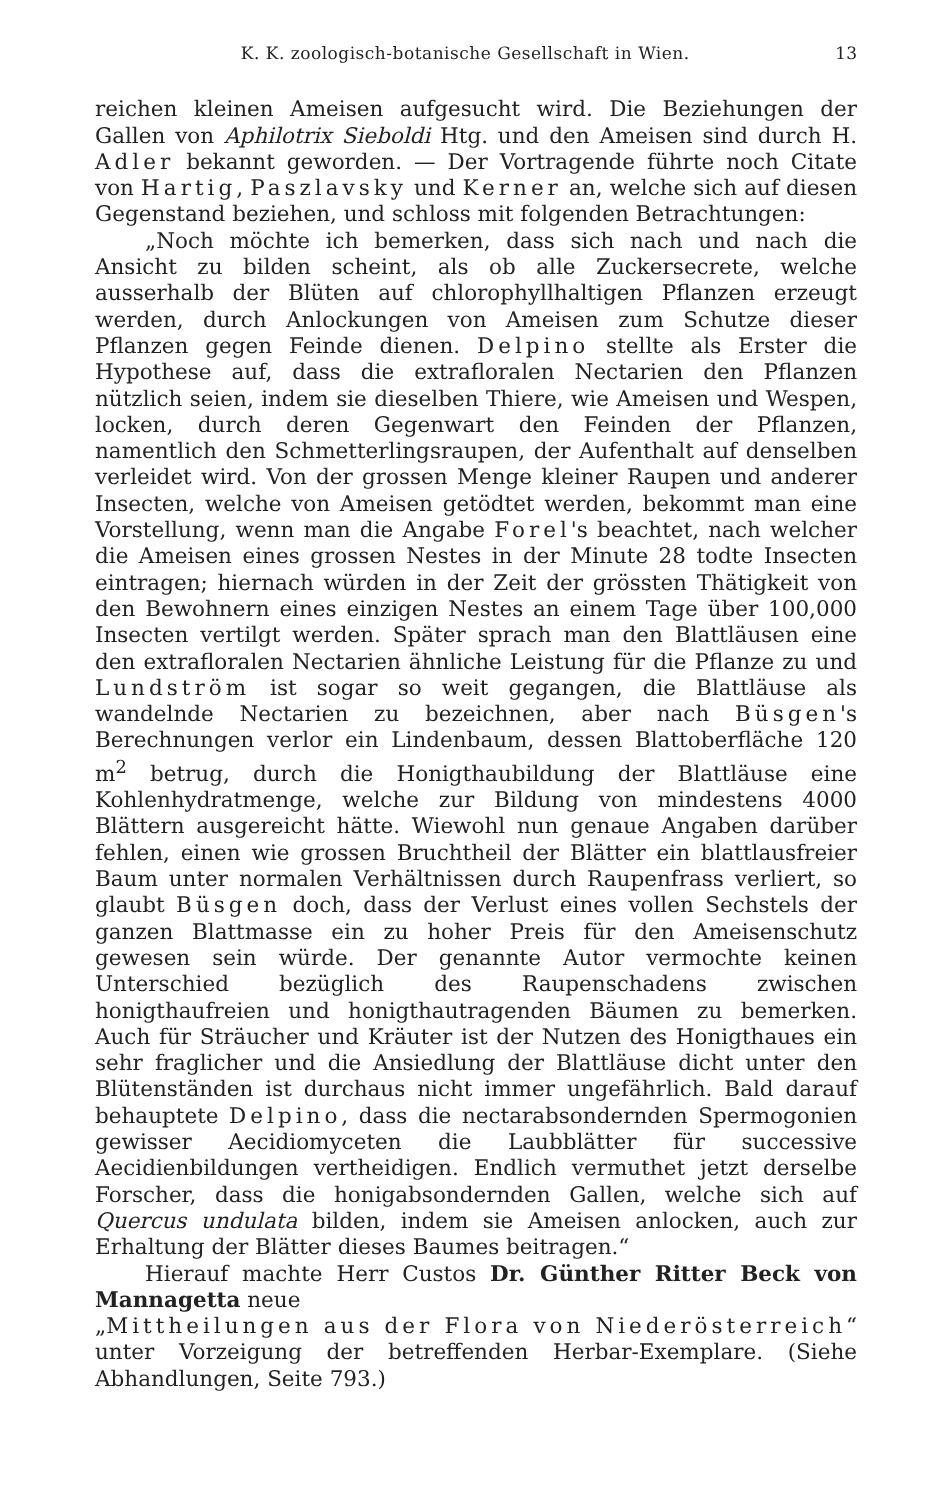K. K. zoologisch-botanische Gesellschaft in Wien. 13
reichen kleinen Ameisen aufgesucht wird. Die Beziehungen der Gallen von Aphilotrix Sieboldi Htg. und den Ameisen sind durch H. Adler bekannt geworden. — Der Vortragende führte noch Citate von Hartig, Paszlavsky und Kerner an, welche sich auf diesen Gegenstand beziehen, und schloss mit folgenden Betrachtungen:
„Noch möchte ich bemerken, dass sich nach und nach die Ansicht zu bilden scheint, als ob alle Zuckersecrete, welche ausserhalb der Blüten auf chlorophyllhaltigen Pflanzen erzeugt werden, durch Anlockungen von Ameisen zum Schutze dieser Pflanzen gegen Feinde dienen. Delpino stellte als Erster die Hypothese auf, dass die extrafloralen Nectarien den Pflanzen nützlich seien, indem sie dieselben Thiere, wie Ameisen und Wespen, locken, durch deren Gegenwart den Feinden der Pflanzen, namentlich den Schmetterlingsraupen, der Aufenthalt auf denselben verleidet wird. Von der grossen Menge kleiner Raupen und anderer Insecten, welche von Ameisen getödtet werden, bekommt man eine Vorstellung, wenn man die Angabe Forel's beachtet, nach welcher die Ameisen eines grossen Nestes in der Minute 28 todte Insecten eintragen; hiernach würden in der Zeit der grössten Thätigkeit von den Bewohnern eines einzigen Nestes an einem Tage über 100,000 Insecten vertilgt werden. Später sprach man den Blattläusen eine den extrafloralen Nectarien ähnliche Leistung für die Pflanze zu und Lundström ist sogar so weit gegangen, die Blattläuse als wandelnde Nectarien zu bezeichnen, aber nach Büsgen's Berechnungen verlor ein Lindenbaum, dessen Blattoberfläche 120 m<sup>2</sup> betrug, durch die Honigthaubildung der Blattläuse eine Kohlenhydratmenge, welche zur Bildung von mindestens 4000 Blättern ausgereicht hätte. Wiewohl nun genaue Angaben darüber fehlen, einen wie grossen Bruchtheil der Blätter ein blattlausfreier Baum unter normalen Verhältnissen durch Raupenfrass verliert, so glaubt Büsgen doch, dass der Verlust eines vollen Sechstels der ganzen Blattmasse ein zu hoher Preis für den Ameisenschutz gewesen sein würde. Der genannte Autor vermochte keinen Unterschied bezüglich des Raupenschadens zwischen honigthaufreien und honigthautragenden Bäumen zu bemerken. Auch für Sträucher und Kräuter ist der Nutzen des Honigthaues ein sehr fraglicher und die Ansiedlung der Blattläuse dicht unter den Blütenständen ist durchaus nicht immer ungefährlich. Bald darauf behauptete Delpino, dass die nectarabsondernden Spermogonien gewisser Aecidiomyceten die Laubblätter für successive Aecidienbildungen vertheidigen. Endlich vermuthet jetzt derselbe Forscher, dass die honigabsondernden Gallen, welche sich auf Quercus undulata bilden, indem sie Ameisen anlocken, auch zur Erhaltung der Blätter dieses Baumes beitragen.“
Hierauf machte Herr Custos Dr. Günther Ritter Beck von Mannagetta neue
„Mittheilungen aus der Flora von Niederösterreich“ unter Vorzeigung der betreffenden Herbar-Exemplare. (Siehe Abhandlungen, Seite 793.)